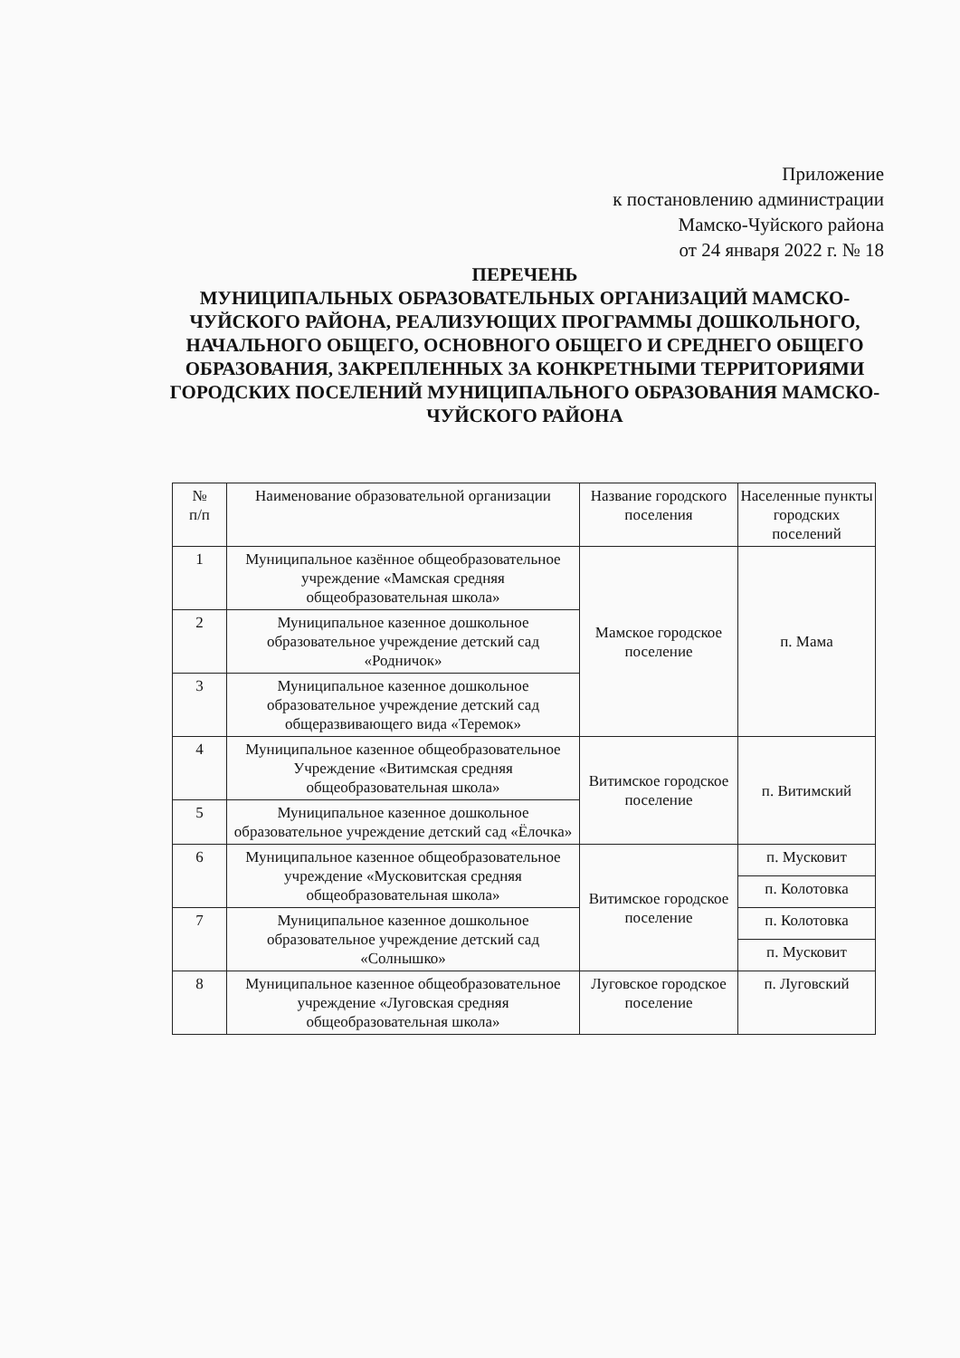Приложение
к постановлению администрации
Мамско-Чуйского района
от 24 января 2022 г. № 18
ПЕРЕЧЕНЬ
МУНИЦИПАЛЬНЫХ ОБРАЗОВАТЕЛЬНЫХ ОРГАНИЗАЦИЙ МАМСКО-ЧУЙСКОГО РАЙОНА, РЕАЛИЗУЮЩИХ ПРОГРАММЫ ДОШКОЛЬНОГО, НАЧАЛЬНОГО ОБЩЕГО, ОСНОВНОГО ОБЩЕГО И СРЕДНЕГО ОБЩЕГО ОБРАЗОВАНИЯ, ЗАКРЕПЛЕННЫХ ЗА КОНКРЕТНЫМИ ТЕРРИТОРИЯМИ ГОРОДСКИХ ПОСЕЛЕНИЙ МУНИЦИПАЛЬНОГО ОБРАЗОВАНИЯ МАМСКО-ЧУЙСКОГО РАЙОНА
| № п/п | Наименование образовательной организации | Название городского поселения | Населенные пункты городских поселений |
| --- | --- | --- | --- |
| 1 | Муниципальное казённое общеобразовательное учреждение «Мамская средняя общеобразовательная школа» | Мамское городское поселение | п. Мама |
| 2 | Муниципальное казенное дошкольное образовательное учреждение детский сад «Родничок» | | |
| 3 | Муниципальное казенное дошкольное образовательное учреждение детский сад общеразвивающего вида «Теремок» | | |
| 4 | Муниципальное казенное общеобразовательное Учреждение «Витимская средняя общеобразовательная школа» | Витимское городское поселение | п. Витимский |
| 5 | Муниципальное казенное дошкольное образовательное учреждение детский сад «Ёлочка» | | |
| 6 | Муниципальное казенное общеобразовательное учреждение «Мусковитская средняя общеобразовательная школа» | Витимское городское поселение | п. Мусковит |
| | | | п. Колотовка |
| 7 | Муниципальное казенное дошкольное образовательное учреждение детский сад «Солнышко» | | п. Колотовка |
| | | | п. Мусковит |
| 8 | Муниципальное казенное общеобразовательное учреждение «Луговская средняя общеобразовательная школа» | Луговское городское поселение | п. Луговский |